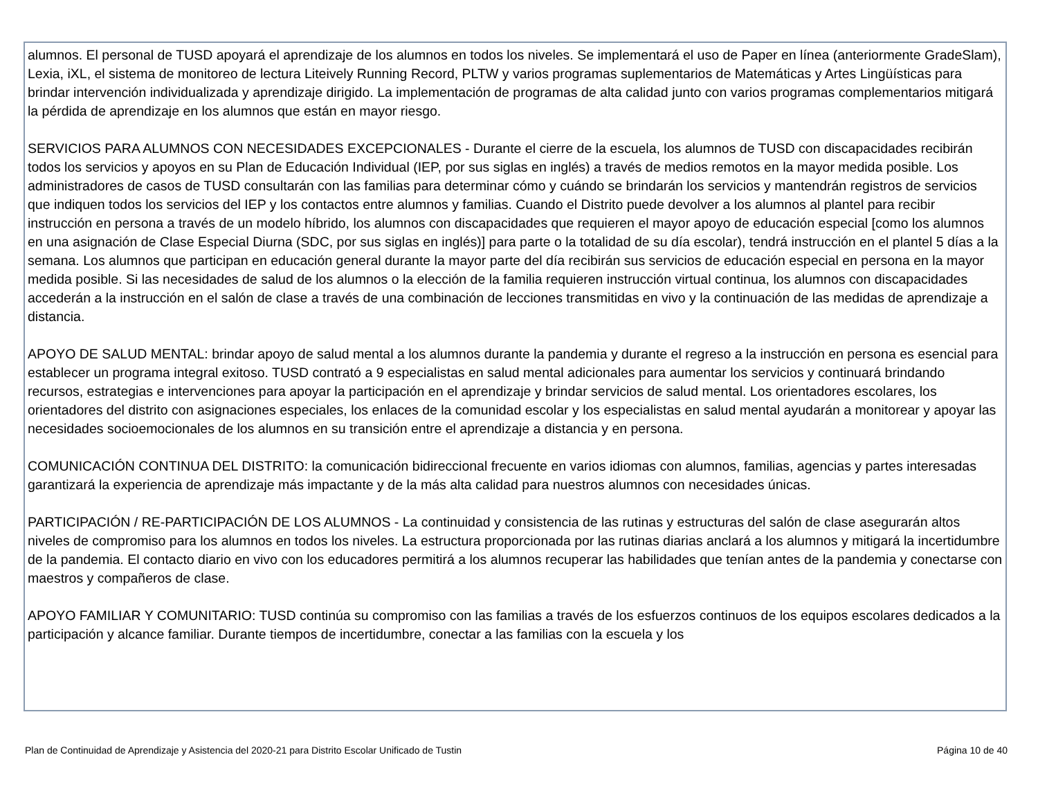| alumnos. El personal de TUSD apoyará el aprendizaje de los alumnos en todos los niveles. Se implementará el uso de Paper en línea (anteriormente GradeSlam), Lexia, iXL, el sistema de monitoreo de lectura Liteively Running Record, PLTW y varios programas suplementarios de Matemáticas y Artes Lingüísticas para brindar intervención individualizada y aprendizaje dirigido. La implementación de programas de alta calidad junto con varios programas complementarios mitigará la pérdida de aprendizaje en los alumnos que están en mayor riesgo. SERVICIOS PARA ALUMNOS CON NECESIDADES EXCEPCIONALES - Durante el cierre de la escuela, los alumnos de TUSD con discapacidades recibirán todos los servicios y apoyos en su Plan de Educación Individual (IEP, por sus siglas en inglés) a través de medios remotos en la mayor medida posible. Los administradores de casos de TUSD consultarán con las familias para determinar cómo y cuándo se brindarán los servicios y mantendrán registros de servicios que indiquen todos los servicios del IEP y los contactos entre alumnos y familias. Cuando el Distrito puede devolver a los alumnos al plantel para recibir instrucción en persona a través de un modelo híbrido, los alumnos con discapacidades que requieren el mayor apoyo de educación especial [como los alumnos en una asignación de Clase Especial Diurna (SDC, por sus siglas en inglés)] para parte o la totalidad de su día escolar), tendrá instrucción en el plantel 5 días a la semana. Los alumnos que participan en educación general durante la mayor parte del día recibirán sus servicios de educación especial en persona en la mayor medida posible. Si las necesidades de salud de los alumnos o la elección de la familia requieren instrucción virtual continua, los alumnos con discapacidades accederán a la instrucción en el salón de clase a través de una combinación de lecciones transmitidas en vivo y la continuación de las medidas de aprendizaje a distancia. APOYO DE SALUD MENTAL: brindar apoyo de salud mental a los alumnos durante la pandemia y durante el regreso a la instrucción en persona es esencial para establecer un programa integral exitoso. TUSD contrató a 9 especialistas en salud mental adicionales para aumentar los servicios y continuará brindando recursos, estrategias e intervenciones para apoyar la participación en el aprendizaje y brindar servicios de salud mental. Los orientadores escolares, los orientadores del distrito con asignaciones especiales, los enlaces de la comunidad escolar y los especialistas en salud mental ayudarán a monitorear y apoyar las necesidades socioemocionales de los alumnos en su transición entre el aprendizaje a distancia y en persona. COMUNICACIÓN CONTINUA DEL DISTRITO: la comunicación bidireccional frecuente en varios idiomas con alumnos, familias, agencias y partes interesadas garantizará la experiencia de aprendizaje más impactante y de la más alta calidad para nuestros alumnos con necesidades únicas. PARTICIPACIÓN / RE-PARTICIPACIÓN DE LOS ALUMNOS - La continuidad y consistencia de las rutinas y estructuras del salón de clase asegurarán altos niveles de compromiso para los alumnos en todos los niveles. La estructura proporcionada por las rutinas diarias anclará a los alumnos y mitigará la incertidumbre de la pandemia. El contacto diario en vivo con los educadores permitirá a los alumnos recuperar las habilidades que tenían antes de la pandemia y conectarse con maestros y compañeros de clase. APOYO FAMILIAR Y COMUNITARIO: TUSD continúa su compromiso con las familias a través de los esfuerzos continuos de los equipos escolares dedicados a la participación y alcance familiar. Durante tiempos de incertidumbre, conectar a las familias con la escuela y los |
Plan de Continuidad de Aprendizaje y Asistencia del 2020-21 para Distrito Escolar Unificado de Tustin Página 10 de 40